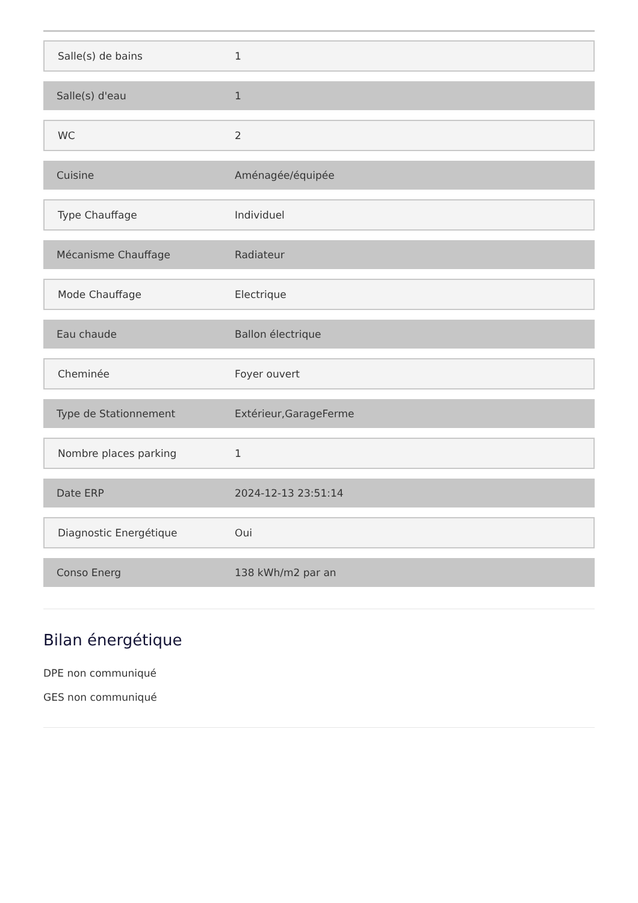| Salle(s) de bains | 1 |
| Salle(s) d'eau | 1 |
| WC | 2 |
| Cuisine | Aménagée/équipée |
| Type Chauffage | Individuel |
| Mécanisme Chauffage | Radiateur |
| Mode Chauffage | Electrique |
| Eau chaude | Ballon électrique |
| Cheminée | Foyer ouvert |
| Type de Stationnement | Extérieur,GarageFerme |
| Nombre places parking | 1 |
| Date ERP | 2024-12-13 23:51:14 |
| Diagnostic Energétique | Oui |
| Conso Energ | 138 kWh/m2 par an |
Bilan énergétique
DPE non communiqué
GES non communiqué